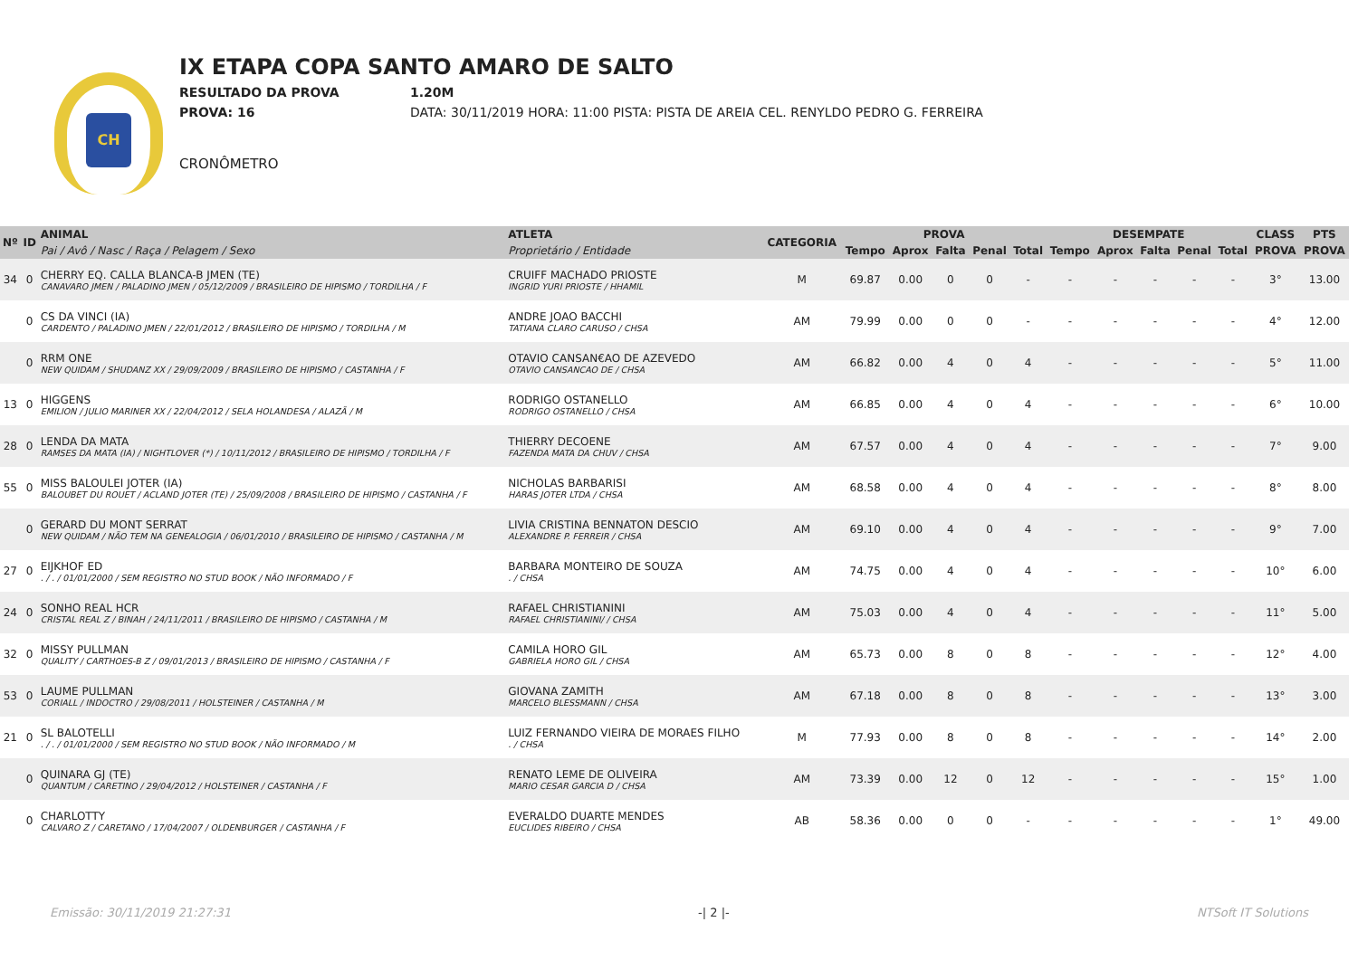CH
IX ETAPA COPA SANTO AMARO DE SALTO
RESULTADO DA PROVA 1.20M
PROVA: 16 DATA: 30/11/2019 HORA: 11:00 PISTA: PISTA DE AREIA CEL. RENYLDO PEDRO G. FERREIRA
CRONÔMETRO
| Nº | ID | ANIMAL | ATLETA | CATEGORIA | PROVA | | | | | DESEMPATE | | | | | CLASS | PTS |
| --- | --- | --- | --- | --- | --- | --- | --- | --- | --- | --- | --- | --- | --- | --- | --- | --- |
| | | Pai / Avô / Nasc / Raça / Pelagem / Sexo | Proprietário / Entidade | | Tempo | Aprox | Falta | Penal | Total | Tempo | Aprox | Falta | Penal | Total | PROVA | PROVA |
| 34 | 0 | CHERRY EQ. CALLA BLANCA-B JMEN (TE) CANAVARO JMEN / PALADINO JMEN / 05/12/2009 / BRASILEIRO DE HIPISMO / TORDILHA / F | CRUIFF MACHADO PRIOSTE INGRID YURI PRIOSTE / HHAMIL | M | 69.87 | 0.00 | 0 | 0 | - | - | - | - | - | - | 3° | 13.00 |
| | 0 | CS DA VINCI (IA) CARDENTO / PALADINO JMEN / 22/01/2012 / BRASILEIRO DE HIPISMO / TORDILHA / M | ANDRE JOAO BACCHI TATIANA CLARO CARUSO / CHSA | AM | 79.99 | 0.00 | 0 | 0 | - | - | - | - | - | - | 4° | 12.00 |
| | 0 | RRM ONE NEW QUIDAM / SHUDANZ XX / 29/09/2009 / BRASILEIRO DE HIPISMO / CASTANHA / F | OTAVIO CANSAN€AO DE AZEVEDO OTAVIO CANSANCAO DE / CHSA | AM | 66.82 | 0.00 | 4 | 0 | 4 | - | - | - | - | - | 5° | 11.00 |
| 13 | 0 | HIGGENS EMILION / JULIO MARINER XX / 22/04/2012 / SELA HOLANDESA / ALAZÃ / M | RODRIGO OSTANELLO RODRIGO OSTANELLO / CHSA | AM | 66.85 | 0.00 | 4 | 0 | 4 | - | - | - | - | - | 6° | 10.00 |
| 28 | 0 | LENDA DA MATA RAMSES DA MATA (IA) / NIGHTLOVER (*) / 10/11/2012 / BRASILEIRO DE HIPISMO / TORDILHA / F | THIERRY DECOENE FAZENDA MATA DA CHUV / CHSA | AM | 67.57 | 0.00 | 4 | 0 | 4 | - | - | - | - | - | 7° | 9.00 |
| 55 | 0 | MISS BALOULEI JOTER (IA) BALOUBET DU ROUET / ACLAND JOTER (TE) / 25/09/2008 / BRASILEIRO DE HIPISMO / CASTANHA / F | NICHOLAS BARBARISI HARAS JOTER LTDA / CHSA | AM | 68.58 | 0.00 | 4 | 0 | 4 | - | - | - | - | - | 8° | 8.00 |
| | 0 | GERARD DU MONT SERRAT NEW QUIDAM / NÃO TEM NA GENEALOGIA / 06/01/2010 / BRASILEIRO DE HIPISMO / CASTANHA / M | LIVIA CRISTINA BENNATON DESCIO ALEXANDRE P. FERREIR / CHSA | AM | 69.10 | 0.00 | 4 | 0 | 4 | - | - | - | - | - | 9° | 7.00 |
| 27 | 0 | EIJKHOF ED . / . / 01/01/2000 / SEM REGISTRO NO STUD BOOK / NÃO INFORMADO / F | BARBARA MONTEIRO DE SOUZA . / CHSA | AM | 74.75 | 0.00 | 4 | 0 | 4 | - | - | - | - | - | 10° | 6.00 |
| 24 | 0 | SONHO REAL HCR CRISTAL REAL Z / BINAH / 24/11/2011 / BRASILEIRO DE HIPISMO / CASTANHA / M | RAFAEL CHRISTIANINI RAFAEL CHRISTIANINI/ / CHSA | AM | 75.03 | 0.00 | 4 | 0 | 4 | - | - | - | - | - | 11° | 5.00 |
| 32 | 0 | MISSY PULLMAN QUALITY / CARTHOES-B Z / 09/01/2013 / BRASILEIRO DE HIPISMO / CASTANHA / F | CAMILA HORO GIL GABRIELA HORO GIL / CHSA | AM | 65.73 | 0.00 | 8 | 0 | 8 | - | - | - | - | - | 12° | 4.00 |
| 53 | 0 | LAUME PULLMAN CORIALL / INDOCTRO / 29/08/2011 / HOLSTEINER / CASTANHA / M | GIOVANA ZAMITH MARCELO BLESSMANN / CHSA | AM | 67.18 | 0.00 | 8 | 0 | 8 | - | - | - | - | - | 13° | 3.00 |
| 21 | 0 | SL BALOTELLI . / . / 01/01/2000 / SEM REGISTRO NO STUD BOOK / NÃO INFORMADO / M | LUIZ FERNANDO VIEIRA DE MORAES FILHO . / CHSA | M | 77.93 | 0.00 | 8 | 0 | 8 | - | - | - | - | - | 14° | 2.00 |
| | 0 | QUINARA GJ (TE) QUANTUM / CARETINO / 29/04/2012 / HOLSTEINER / CASTANHA / F | RENATO LEME DE OLIVEIRA MARIO CESAR GARCIA D / CHSA | AM | 73.39 | 0.00 | 12 | 0 | 12 | - | - | - | - | - | 15° | 1.00 |
| | 0 | CHARLOTTY CALVARO Z / CARETANO / 17/04/2007 / OLDENBURGER / CASTANHA / F | EVERALDO DUARTE MENDES EUCLIDES RIBEIRO / CHSA | AB | 58.36 | 0.00 | 0 | 0 | - | - | - | - | - | - | 1° | 49.00 |
Emissão: 30/11/2019 21:27:31 -| 2 |- NTSoft IT Solutions